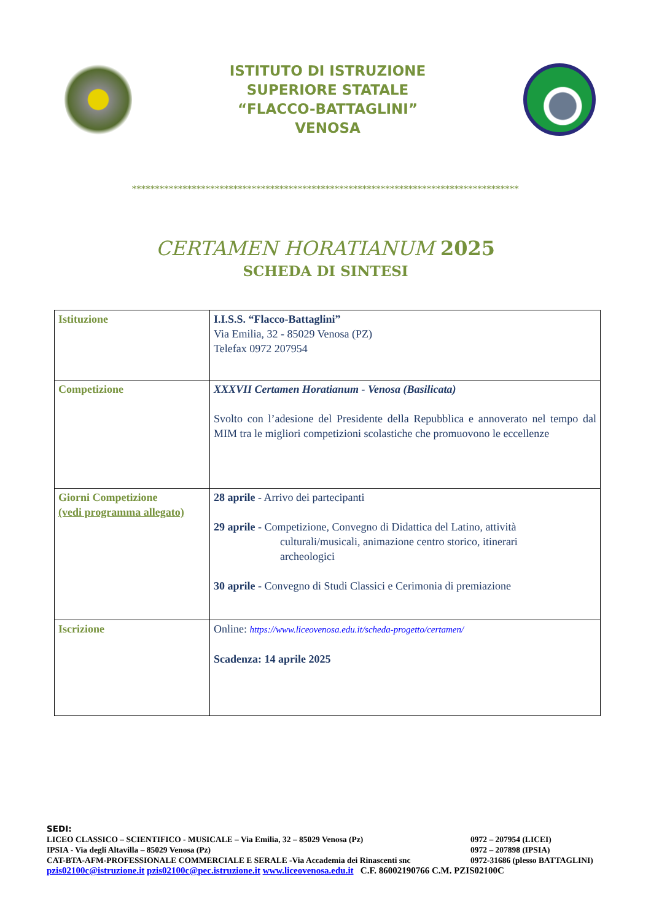ISTITUTO DI ISTRUZIONE
SUPERIORE STATALE
“FLACCO-BATTAGLINI”
VENOSA
************************************************************************************
CERTAMEN HORATIANUM 2025
SCHEDA DI SINTESI
| Istituzione | I.I.S.S. “Flacco-Battaglini” Via Emilia, 32 - 85029 Venosa (PZ) Telefax 0972 207954 |
| Competizione | XXXVII Certamen Horatianum - Venosa (Basilicata) Svolto con l’adesione del Presidente della Repubblica e annoverato nel tempo dal MIM tra le migliori competizioni scolastiche che promuovono le eccellenze |
| Giorni Competizione (vedi programma allegato) | 28 aprile - Arrivo dei partecipanti 29 aprile - Competizione, Convegno di Didattica del Latino, attività culturali/musicali, animazione centro storico, itinerari archeologici 30 aprile - Convegno di Studi Classici e Cerimonia di premiazione |
| Iscrizione | Online: https://www.liceovenosa.edu.it/scheda-progetto/certamen/ Scadenza: 14 aprile 2025 |
SEDI:
LICEO CLASSICO – SCIENTIFICO - MUSICALE – Via Emilia, 32 – 85029 Venosa (Pz) 0972 – 207954 (LICEI)
IPSIA - Via degli Altavilla – 85029 Venosa (Pz) 0972 – 207898 (IPSIA)
CAT-BTA-AFM-PROFESSIONALE COMMERCIALE E SERALE -Via Accademia dei Rinascenti snc 0972-31686 (plesso BATTAGLINI)
pzis02100c@istruzione.it pzis02100c@pec.istruzione.it www.liceovenosa.edu.it C.F. 86002190766 C.M. PZIS02100C